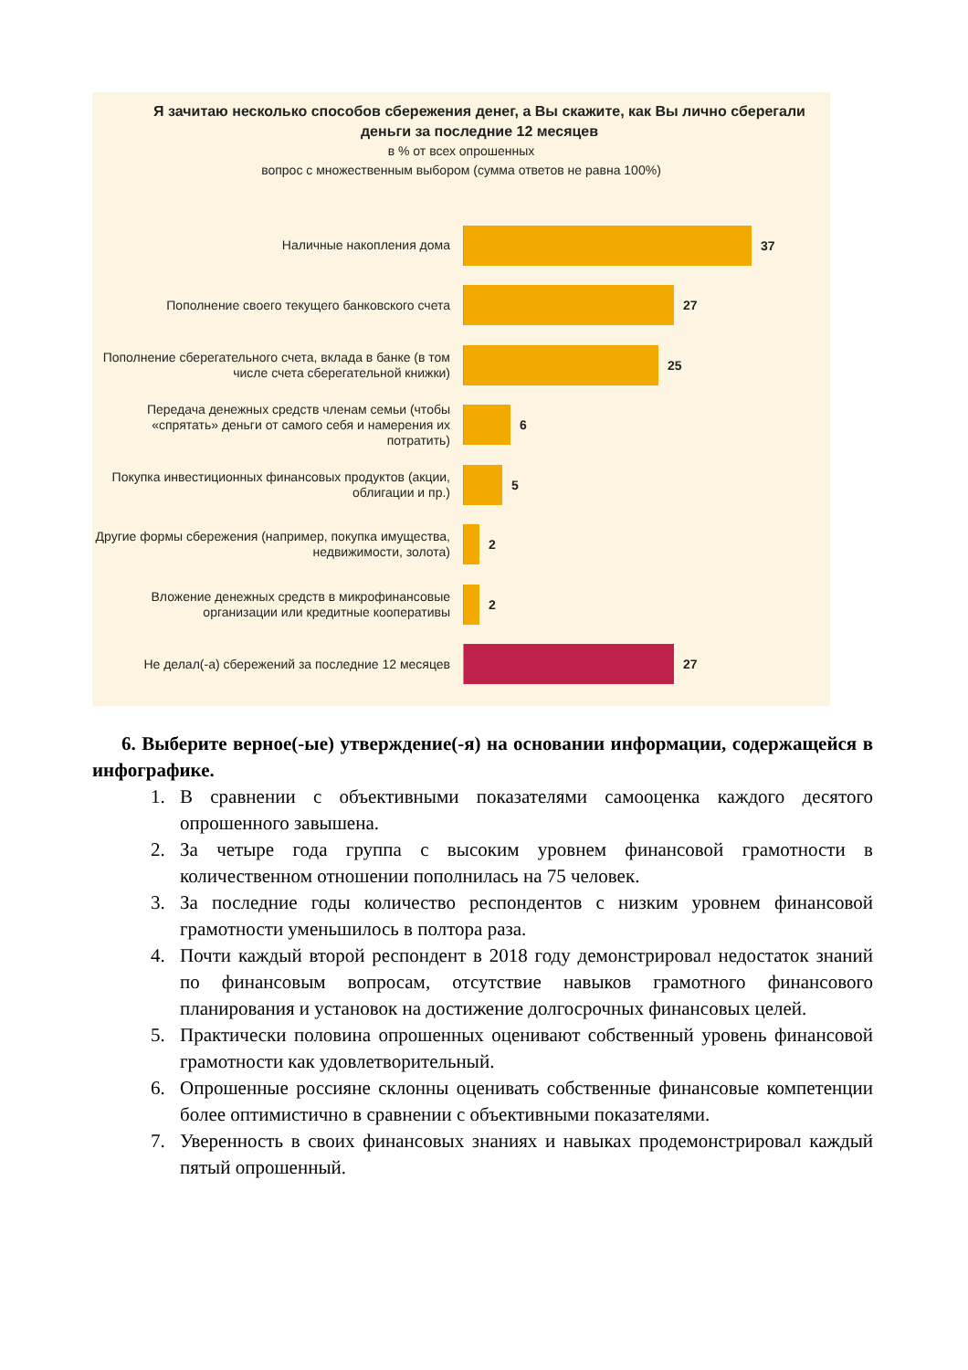Я зачитаю несколько способов сбережения денег, а Вы скажите, как Вы лично сберегали деньги за последние 12 месяцев
в % от всех опрошенных
вопрос с множественным выбором (сумма ответов не равна 100%)
Наличные накопления дома
37
Пополнение своего текущего банковского счета
27
Пополнение сберегательного счета, вклада в банке (в том числе счета сберегательной книжки)
25
Передача денежных средств членам семьи (чтобы «спрятать» деньги от самого себя и намерения их потратить)
6
Покупка инвестиционных финансовых продуктов (акции, облигации и пр.)
5
Другие формы сбережения (например, покупка имущества, недвижимости, золота)
2
Вложение денежных средств в микрофинансовые организации или кредитные кооперативы
2
Не делал(-а) сбережений за последние 12 месяцев
27
6. Выберите верное(-ые) утверждение(-я) на основании информации, содержащейся в инфографике.
1. В сравнении с объективными показателями самооценка каждого десятого опрошенного завышена.
2. За четыре года группа с высоким уровнем финансовой грамотности в количественном отношении пополнилась на 75 человек.
3. За последние годы количество респондентов с низким уровнем финансовой грамотности уменьшилось в полтора раза.
4. Почти каждый второй респондент в 2018 году демонстрировал недостаток знаний по финансовым вопросам, отсутствие навыков грамотного финансового планирования и установок на достижение долгосрочных финансовых целей.
5. Практически половина опрошенных оценивают собственный уровень финансовой грамотности как удовлетворительный.
6. Опрошенные россияне склонны оценивать собственные финансовые компетенции более оптимистично в сравнении с объективными показателями.
7. Уверенность в своих финансовых знаниях и навыках продемонстрировал каждый пятый опрошенный.